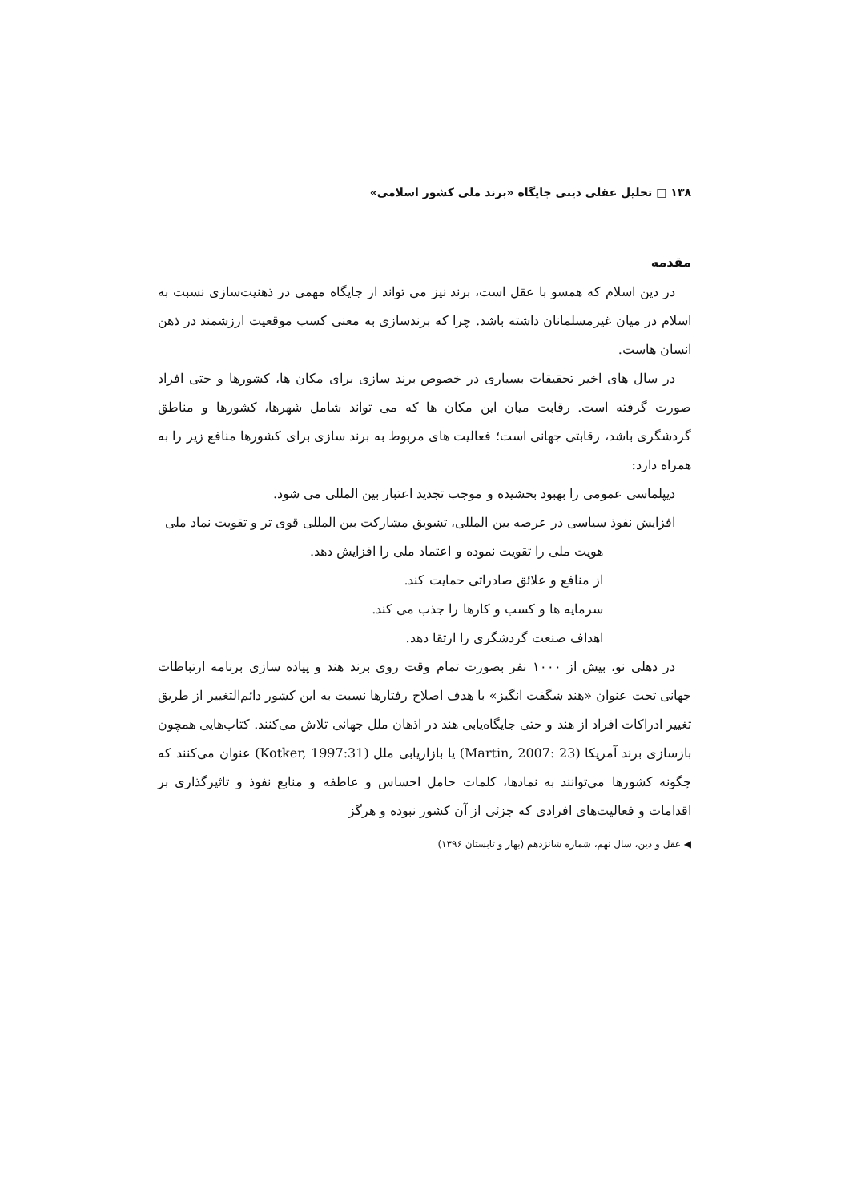۱۳۸ □ تحلیل عقلی دینی جایگاه «برند ملی کشور اسلامی»
مقدمه
در دین اسلام که همسو با عقل است، برند نیز می تواند از جایگاه مهمی در ذهنیت‌سازی نسبت به اسلام در میان غیرمسلمانان داشته باشد. چرا که برندسازی به معنی کسب موقعیت ارزشمند در ذهن انسان هاست.
در سال های اخیر تحقیقات بسیاری در خصوص برند سازی برای مکان ها، کشورها و حتی افراد صورت گرفته است. رقابت میان این مکان ها که می تواند شامل شهرها، کشورها و مناطق گردشگری باشد، رقابتی جهانی است؛ فعالیت های مربوط به برند سازی برای کشورها منافع زیر را به همراه دارد:
دیپلماسی عمومی را بهبود بخشیده و موجب تجدید اعتبار بین المللی می شود.
افزایش نفوذ سیاسی در عرصه بین المللی، تشویق مشارکت بین المللی قوی تر و تقویت نماد ملی
هویت ملی را تقویت نموده و اعتماد ملی را افزایش دهد.
از منافع و علائق صادراتی حمایت کند.
سرمایه ها و کسب و کارها را جذب می کند.
اهداف صنعت گردشگری را ارتقا دهد.
در دهلی نو، بیش از ۱۰۰۰ نفر بصورت تمام وقت روی برند هند و پیاده سازی برنامه ارتباطات جهانی تحت عنوان «هند شگفت انگیز» با هدف اصلاح رفتارها نسبت به این کشور دائم‌التغییر از طریق تغییر ادراکات افراد از هند و حتی جایگاه‌یابی هند در اذهان ملل جهانی تلاش می‌کنند. کتاب‌هایی همچون بازسازی برند آمریکا (Martin, 2007: 23) یا بازاریابی ملل (Kotker, 1997:31) عنوان می‌کنند که چگونه کشورها می‌توانند به نمادها، کلمات حامل احساس و عاطفه و منابع نفوذ و تاثیرگذاری بر اقدامات و فعالیت‌های افرادی که جزئی از آن کشور نبوده و هرگز
◀ عقل و دین، سال نهم، شماره شانزدهم (بهار و تابستان ۱۳۹۶)